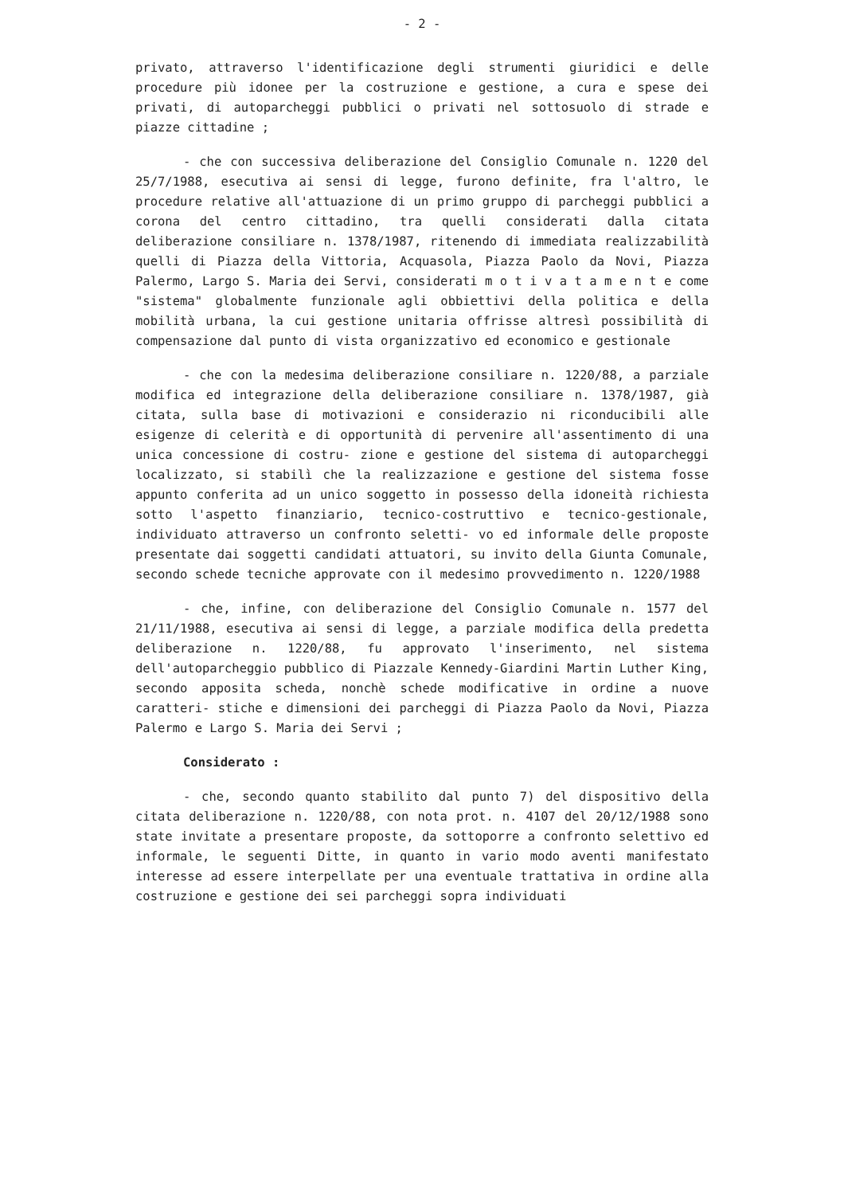- 2 -
privato, attraverso l'identificazione degli strumenti giuridici e delle procedure più idonee per la costruzione e gestione, a cura e spese dei privati, di autoparcheggi pubblici o privati nel sottosuolo di strade e piazze cittadine ;
- che con successiva deliberazione del Consiglio Comunale n. 1220 del 25/7/1988, esecutiva ai sensi di legge, furono definite, fra l'altro, le procedure relative all'attuazione di un primo gruppo di parcheggi pubblici a corona del centro cittadino, tra quelli considerati dalla citata deliberazione consiliare n. 1378/1987, ritenendo di immediata realizzabilità quelli di Piazza della Vittoria, Acquasola, Piazza Paolo da Novi, Piazza Palermo, Largo S. Maria dei Servi, considerati m o t i v a t a m e n t e come "sistema" globalmente funzionale agli obbiettivi della politica e della mobilità urbana, la cui gestione unitaria offrisse altresì possibilità di compensazione dal punto di vista organizzativo ed economico e gestionale
- che con la medesima deliberazione consiliare n. 1220/88, a parziale modifica ed integrazione della deliberazione consiliare n. 1378/1987, già citata, sulla base di motivazioni e considerazio ni riconducibili alle esigenze di celerità e di opportunità di pervenire all'assentimento di una unica concessione di costru- zione e gestione del sistema di autoparcheggi localizzato, si stabilì che la realizzazione e gestione del sistema fosse appunto conferita ad un unico soggetto in possesso della idoneità richiesta sotto l'aspetto finanziario, tecnico-costruttivo e tecnico-gestionale, individuato attraverso un confronto seletti- vo ed informale delle proposte presentate dai soggetti candidati attuatori, su invito della Giunta Comunale, secondo schede tecniche approvate con il medesimo provvedimento n. 1220/1988
- che, infine, con deliberazione del Consiglio Comunale n. 1577 del 21/11/1988, esecutiva ai sensi di legge, a parziale modifica della predetta deliberazione n. 1220/88, fu approvato l'inserimento, nel sistema dell'autoparcheggio pubblico di Piazzale Kennedy-Giardini Martin Luther King, secondo apposita scheda, nonchè schede modificative in ordine a nuove caratteri- stiche e dimensioni dei parcheggi di Piazza Paolo da Novi, Piazza Palermo e Largo S. Maria dei Servi ;
Considerato :
- che, secondo quanto stabilito dal punto 7) del dispositivo della citata deliberazione n. 1220/88, con nota prot. n. 4107 del 20/12/1988 sono state invitate a presentare proposte, da sottoporre a confronto selettivo ed informale, le seguenti Ditte, in quanto in vario modo aventi manifestato interesse ad essere interpellate per una eventuale trattativa in ordine alla costruzione e gestione dei sei parcheggi sopra individuati